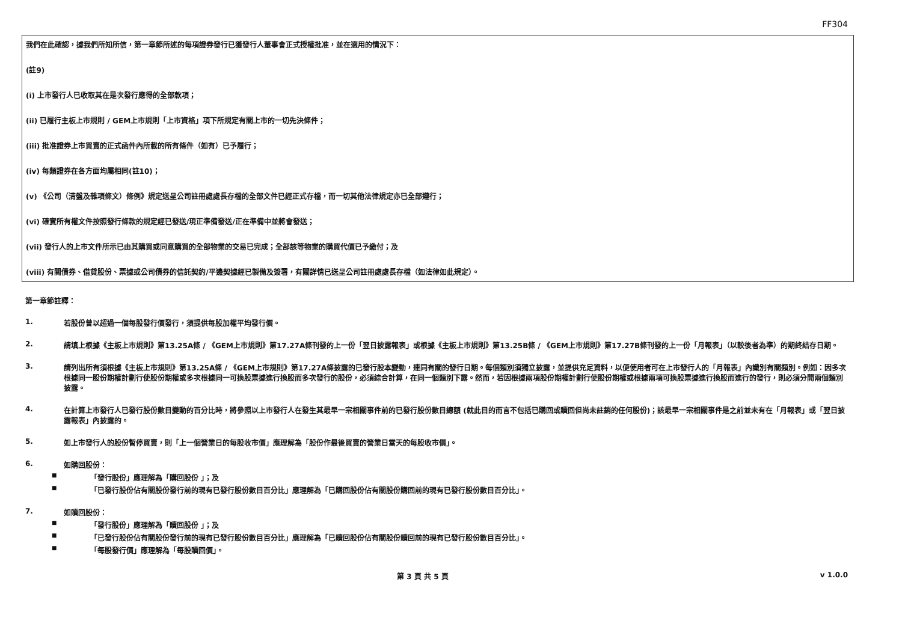FF304
我們在此確認，據我們所知所信，第一章節所述的每項證券發行已獲發行人董事會正式授權批准，並在適用的情況下：
(註9)
(i) 上市發行人已收取其在是次發行應得的全部款項；
(ii) 已履行主板上市規則 / GEM上市規則「上市資格」項下所規定有關上市的一切先決條件；
(iii) 批准證券上市買賣的正式函件內所載的所有條件（如有）已予履行；
(iv) 每類證券在各方面均屬相同(註10)；
(v) 《公司（清盤及雜項條文）條例》規定送呈公司註冊處處長存檔的全部文件已經正式存檔，而一切其他法律規定亦已全部遵行；
(vi) 確實所有權文件按照發行條款的規定經已發送/現正準備發送/正在準備中並將會發送；
(vii) 發行人的上市文件所示已由其購買或同意購買的全部物業的交易已完成；全部該等物業的購買代價已予繳付；及
(viii) 有關債券、借貸股份、票據或公司債券的信託契約/平邊契據經已製備及簽署，有關詳情已送呈公司註冊處處長存檔（如法律如此規定）。
第一章節註釋：
1. 若股份曾以超過一個每股發行價發行，須提供每股加權平均發行價。
2. 請填上根據《主板上市規則》第13.25A條 / 《GEM上市規則》第17.27A條刊發的上一份「翌日披露報表」或根據《主板上市規則》第13.25B條 / 《GEM上市規則》第17.27B條刊發的上一份「月報表」（以較後者為準）的期終結存日期。
3. 請列出所有須根據《主板上市規則》第13.25A條 / 《GEM上市規則》第17.27A條披露的已發行股本變動，連同有關的發行日期。每個類別須獨立披露，並提供充足資料，以便使用者可在上市發行人的「月報表」內識別有關類別。例如：因多次根據同一股份期權計劃行使股份期權或多次根據同一可換股票據進行換股而多次發行的股份，必須綜合計算，在同一個類別下露。然而，若因根據兩項股份期權計劃行使股份期權或根據兩項可換股票據進行換股而進行的發行，則必須分開兩個類別披露。
4. 在計算上市發行人已發行股份數目變動的百分比時，將參照以上市發行人在發生其最早一宗相關事件前的已發行股份數目總額 (就此目的而言不包括已購回或贖回但尚未註銷的任何股份)；該最早一宗相關事件是之前並未有在「月報表」或「翌日披露報表」內披露的。
5. 如上市發行人的股份暫停買賣，則「上一個營業日的每股收市價」應理解為「股份作最後買賣的營業日當天的每股收市價」。
6. 如購回股份：
■ 「發行股份」應理解為「購回股份 」；及
■ 「已發行股份佔有關股份發行前的現有已發行股份數目百分比」應理解為「已購回股份佔有關股份購回前的現有已發行股份數目百分比」。
7. 如贖回股份：
■ 「發行股份」應理解為「贖回股份 」；及
■ 「已發行股份佔有關股份發行前的現有已發行股份數目百分比」應理解為「已贖回股份佔有關股份贖回前的現有已發行股份數目百分比」。
■ 「每股發行價」應理解為「每股贖回價」。
第 3 頁 共 5 頁 v 1.0.0